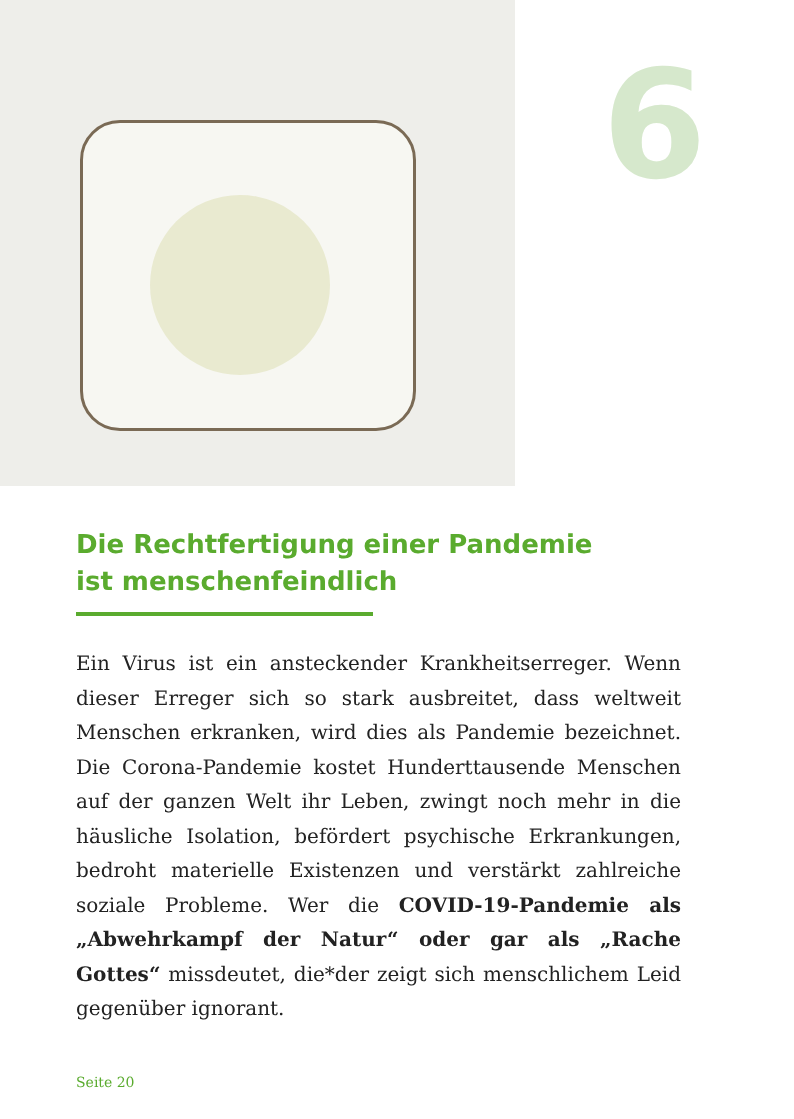6
Die Rechtfertigung einer Pandemie
ist menschenfeindlich
Ein Virus ist ein ansteckender Krankheitserreger. Wenn dieser Erreger sich so stark ausbreitet, dass weltweit Menschen erkranken, wird dies als Pandemie bezeich­net. Die Corona-Pandemie kostet Hunderttausende Menschen auf der ganzen Welt ihr Leben, zwingt noch mehr in die häusliche Isolation, befördert psychische Erkrankungen, bedroht materielle Existenzen und ver­stärkt zahlreiche soziale Probleme. Wer die COVID-19-Pandemie als „Abwehrkampf der Natur“ oder gar als „Rache Gottes“ missdeutet, die*der zeigt sich mensch­lichem Leid gegenüber ignorant.
Seite 20